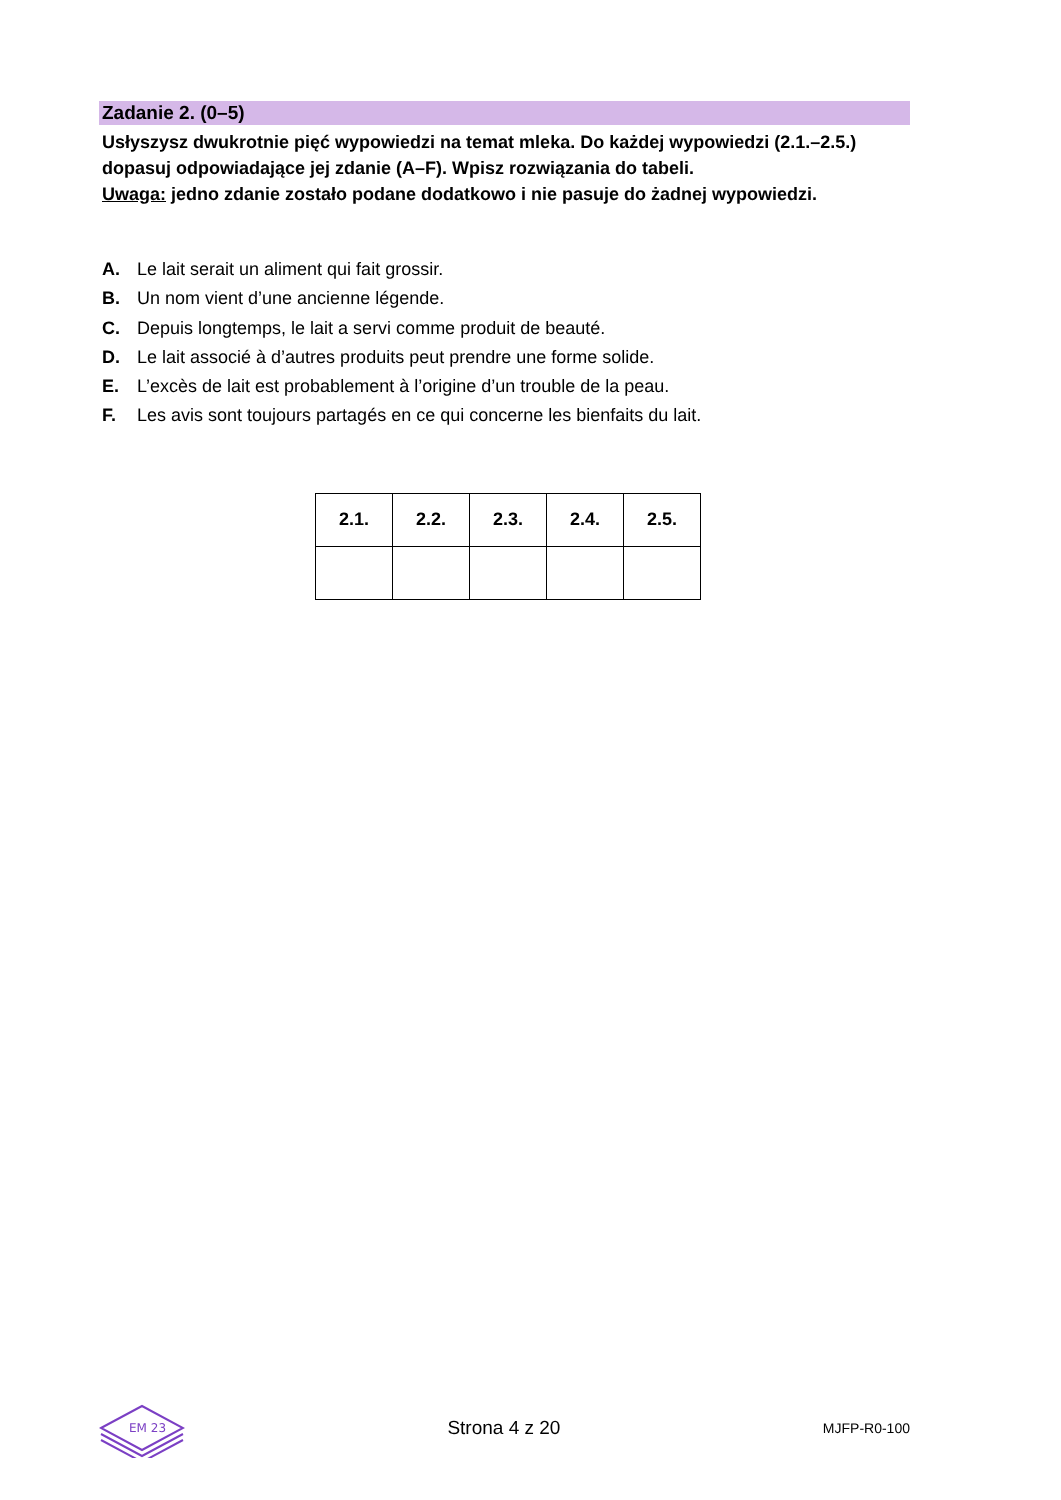Zadanie 2. (0–5)
Usłyszysz dwukrotnie pięć wypowiedzi na temat mleka. Do każdej wypowiedzi (2.1.–2.5.) dopasuj odpowiadające jej zdanie (A–F). Wpisz rozwiązania do tabeli.
Uwaga: jedno zdanie zostało podane dodatkowo i nie pasuje do żadnej wypowiedzi.
A. Le lait serait un aliment qui fait grossir.
B. Un nom vient d’une ancienne légende.
C. Depuis longtemps, le lait a servi comme produit de beauté.
D. Le lait associé à d’autres produits peut prendre une forme solide.
E. L’excès de lait est probablement à l’origine d’un trouble de la peau.
F. Les avis sont toujours partagés en ce qui concerne les bienfaits du lait.
| 2.1. | 2.2. | 2.3. | 2.4. | 2.5. |
| --- | --- | --- | --- | --- |
EM 23
Strona 4 z 20 MJFP-R0-100